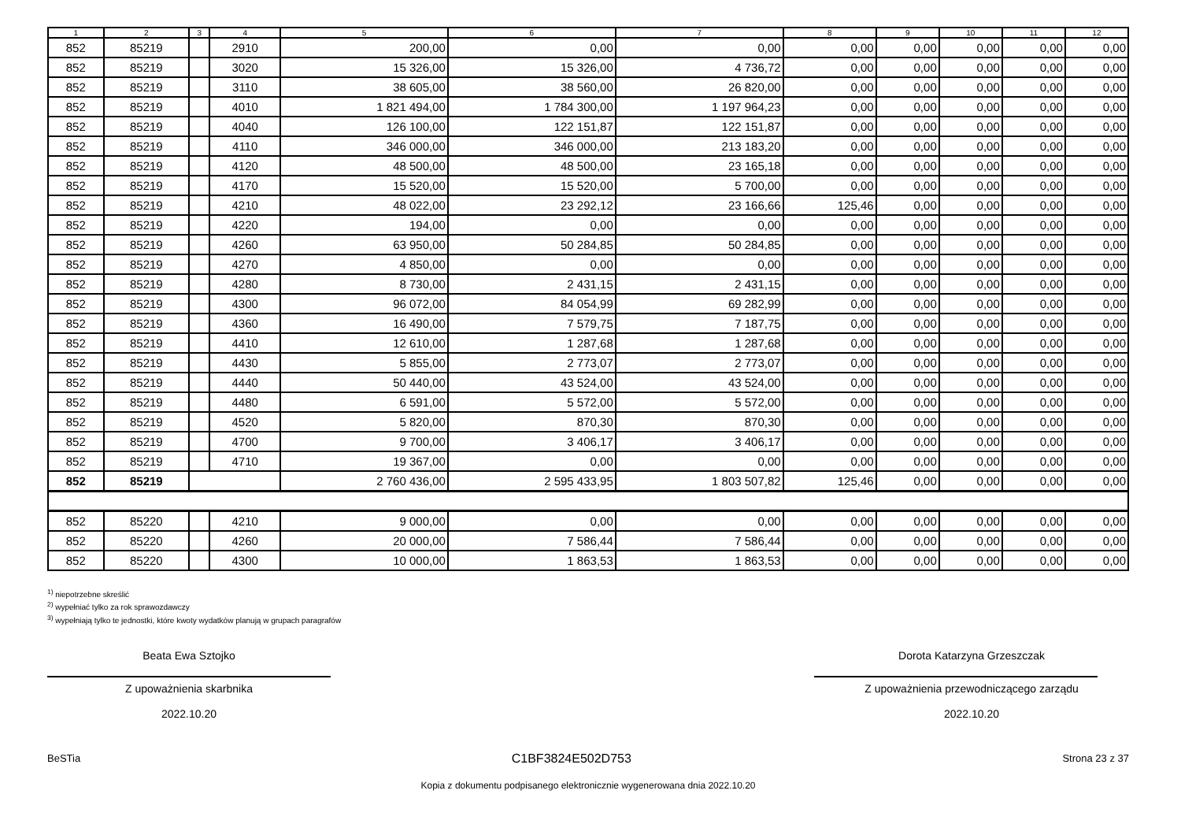| 1 | 2 | 3 | 4 | 5 | 6 | 7 | 8 | 9 | 10 | 11 | 12 |
| --- | --- | --- | --- | --- | --- | --- | --- | --- | --- | --- | --- |
| 852 | 85219 | | 2910 | 200,00 | 0,00 | 0,00 | 0,00 | 0,00 | 0,00 | 0,00 | 0,00 |
| 852 | 85219 | | 3020 | 15 326,00 | 15 326,00 | 4 736,72 | 0,00 | 0,00 | 0,00 | 0,00 | 0,00 |
| 852 | 85219 | | 3110 | 38 605,00 | 38 560,00 | 26 820,00 | 0,00 | 0,00 | 0,00 | 0,00 | 0,00 |
| 852 | 85219 | | 4010 | 1 821 494,00 | 1 784 300,00 | 1 197 964,23 | 0,00 | 0,00 | 0,00 | 0,00 | 0,00 |
| 852 | 85219 | | 4040 | 126 100,00 | 122 151,87 | 122 151,87 | 0,00 | 0,00 | 0,00 | 0,00 | 0,00 |
| 852 | 85219 | | 4110 | 346 000,00 | 346 000,00 | 213 183,20 | 0,00 | 0,00 | 0,00 | 0,00 | 0,00 |
| 852 | 85219 | | 4120 | 48 500,00 | 48 500,00 | 23 165,18 | 0,00 | 0,00 | 0,00 | 0,00 | 0,00 |
| 852 | 85219 | | 4170 | 15 520,00 | 15 520,00 | 5 700,00 | 0,00 | 0,00 | 0,00 | 0,00 | 0,00 |
| 852 | 85219 | | 4210 | 48 022,00 | 23 292,12 | 23 166,66 | 125,46 | 0,00 | 0,00 | 0,00 | 0,00 |
| 852 | 85219 | | 4220 | 194,00 | 0,00 | 0,00 | 0,00 | 0,00 | 0,00 | 0,00 | 0,00 |
| 852 | 85219 | | 4260 | 63 950,00 | 50 284,85 | 50 284,85 | 0,00 | 0,00 | 0,00 | 0,00 | 0,00 |
| 852 | 85219 | | 4270 | 4 850,00 | 0,00 | 0,00 | 0,00 | 0,00 | 0,00 | 0,00 | 0,00 |
| 852 | 85219 | | 4280 | 8 730,00 | 2 431,15 | 2 431,15 | 0,00 | 0,00 | 0,00 | 0,00 | 0,00 |
| 852 | 85219 | | 4300 | 96 072,00 | 84 054,99 | 69 282,99 | 0,00 | 0,00 | 0,00 | 0,00 | 0,00 |
| 852 | 85219 | | 4360 | 16 490,00 | 7 579,75 | 7 187,75 | 0,00 | 0,00 | 0,00 | 0,00 | 0,00 |
| 852 | 85219 | | 4410 | 12 610,00 | 1 287,68 | 1 287,68 | 0,00 | 0,00 | 0,00 | 0,00 | 0,00 |
| 852 | 85219 | | 4430 | 5 855,00 | 2 773,07 | 2 773,07 | 0,00 | 0,00 | 0,00 | 0,00 | 0,00 |
| 852 | 85219 | | 4440 | 50 440,00 | 43 524,00 | 43 524,00 | 0,00 | 0,00 | 0,00 | 0,00 | 0,00 |
| 852 | 85219 | | 4480 | 6 591,00 | 5 572,00 | 5 572,00 | 0,00 | 0,00 | 0,00 | 0,00 | 0,00 |
| 852 | 85219 | | 4520 | 5 820,00 | 870,30 | 870,30 | 0,00 | 0,00 | 0,00 | 0,00 | 0,00 |
| 852 | 85219 | | 4700 | 9 700,00 | 3 406,17 | 3 406,17 | 0,00 | 0,00 | 0,00 | 0,00 | 0,00 |
| 852 | 85219 | | 4710 | 19 367,00 | 0,00 | 0,00 | 0,00 | 0,00 | 0,00 | 0,00 | 0,00 |
| 852 | 85219 | | | 2 760 436,00 | 2 595 433,95 | 1 803 507,82 | 125,46 | 0,00 | 0,00 | 0,00 | 0,00 |
| 852 | 85220 | | 4210 | 9 000,00 | 0,00 | 0,00 | 0,00 | 0,00 | 0,00 | 0,00 | 0,00 |
| 852 | 85220 | | 4260 | 20 000,00 | 7 586,44 | 7 586,44 | 0,00 | 0,00 | 0,00 | 0,00 | 0,00 |
| 852 | 85220 | | 4300 | 10 000,00 | 1 863,53 | 1 863,53 | 0,00 | 0,00 | 0,00 | 0,00 | 0,00 |
<sup>1)</sup> niepotrzebne skreślić
<sup>2)</sup> wypełniać tylko za rok sprawozdawczy
<sup>3)</sup> wypełniają tylko te jednostki, które kwoty wydatków planują w grupach paragrafów
Beata Ewa Sztojko
Z upoważnienia skarbnika
2022.10.20
Dorota Katarzyna Grzeszczak
Z upoważnienia przewodniczącego zarządu
2022.10.20
BeSTia C1BF3824E502D753 Strona 23 z 37
Kopia z dokumentu podpisanego elektronicznie wygenerowana dnia 2022.10.20